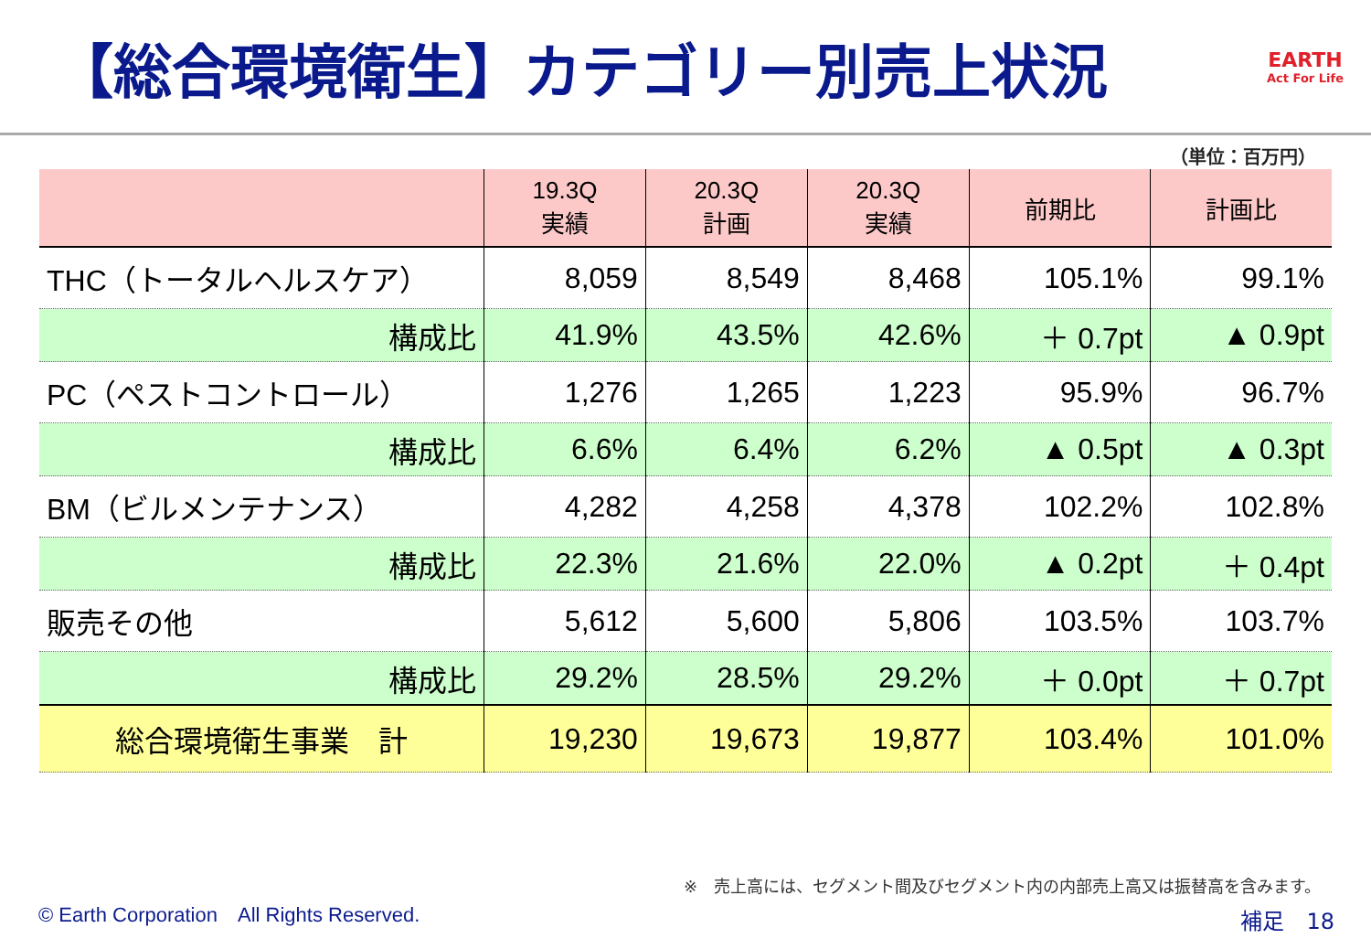【総合環境衛生】カテゴリー別売上状況
EARTH
Act For Life
（単位：百万円）
| | 19.3Q 実績 | 20.3Q 計画 | 20.3Q 実績 | 前期比 | 計画比 |
| --- | --- | --- | --- | --- | --- |
| THC（トータルヘルスケア） | 8,059 | 8,549 | 8,468 | 105.1% | 99.1% |
| 構成比 | 41.9% | 43.5% | 42.6% | ＋ 0.7pt | ▲ 0.9pt |
| PC（ペストコントロール） | 1,276 | 1,265 | 1,223 | 95.9% | 96.7% |
| 構成比 | 6.6% | 6.4% | 6.2% | ▲ 0.5pt | ▲ 0.3pt |
| BM（ビルメンテナンス） | 4,282 | 4,258 | 4,378 | 102.2% | 102.8% |
| 構成比 | 22.3% | 21.6% | 22.0% | ▲ 0.2pt | ＋ 0.4pt |
| 販売その他 | 5,612 | 5,600 | 5,806 | 103.5% | 103.7% |
| 構成比 | 29.2% | 28.5% | 29.2% | ＋ 0.0pt | ＋ 0.7pt |
| 総合環境衛生事業 計 | 19,230 | 19,673 | 19,877 | 103.4% | 101.0% |
※　売上高には、セグメント間及びセグメント内の内部売上高又は振替高を含みます。
© Earth Corporation　All Rights Reserved.
補足　18